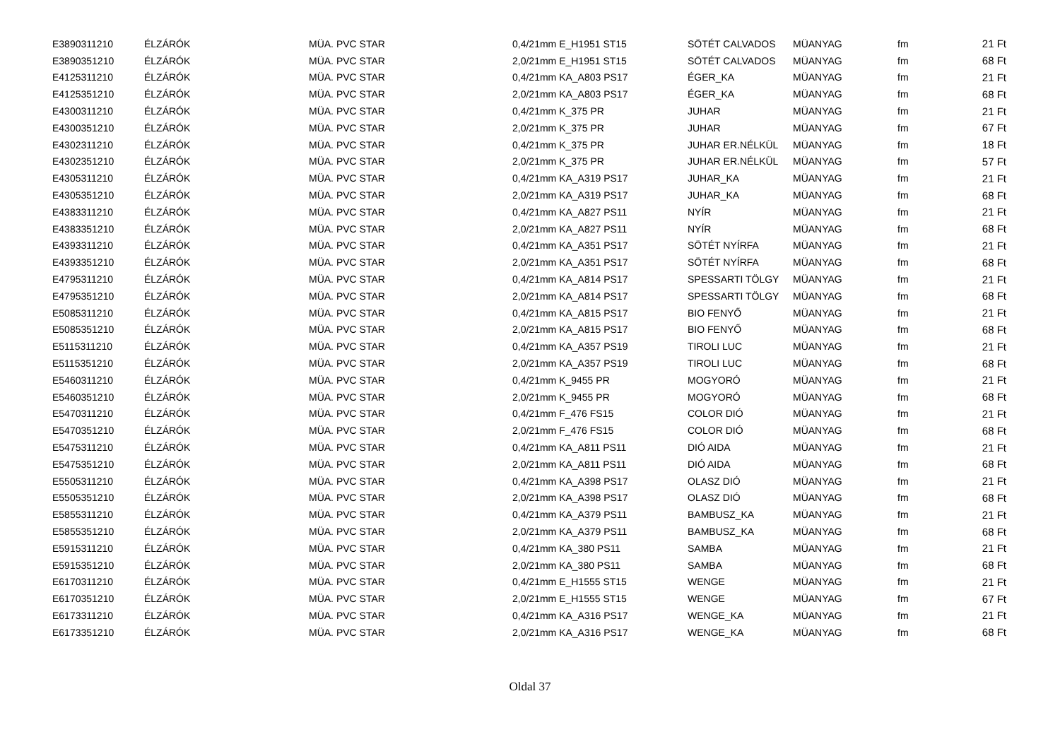| E3890311210 | ÉLZÁRÓK | MÜA. PVC STAR | 0,4/21mm E_H1951 ST15 | SÖTÉT CALVADOS | MÜANYAG | fm | 21 Ft |
| E3890351210 | ÉLZÁRÓK | MÜA. PVC STAR | 2,0/21mm E_H1951 ST15 | SÖTÉT CALVADOS | MÜANYAG | fm | 68 Ft |
| E4125311210 | ÉLZÁRÓK | MÜA. PVC STAR | 0,4/21mm KA_A803 PS17 | ÉGER_KA | MÜANYAG | fm | 21 Ft |
| E4125351210 | ÉLZÁRÓK | MÜA. PVC STAR | 2,0/21mm KA_A803 PS17 | ÉGER_KA | MÜANYAG | fm | 68 Ft |
| E4300311210 | ÉLZÁRÓK | MÜA. PVC STAR | 0,4/21mm K_375 PR | JUHAR | MÜANYAG | fm | 21 Ft |
| E4300351210 | ÉLZÁRÓK | MÜA. PVC STAR | 2,0/21mm K_375 PR | JUHAR | MÜANYAG | fm | 67 Ft |
| E4302311210 | ÉLZÁRÓK | MÜA. PVC STAR | 0,4/21mm K_375 PR | JUHAR ER.NÉLKÜL | MÜANYAG | fm | 18 Ft |
| E4302351210 | ÉLZÁRÓK | MÜA. PVC STAR | 2,0/21mm K_375 PR | JUHAR ER.NÉLKÜL | MÜANYAG | fm | 57 Ft |
| E4305311210 | ÉLZÁRÓK | MÜA. PVC STAR | 0,4/21mm KA_A319 PS17 | JUHAR_KA | MÜANYAG | fm | 21 Ft |
| E4305351210 | ÉLZÁRÓK | MÜA. PVC STAR | 2,0/21mm KA_A319 PS17 | JUHAR_KA | MÜANYAG | fm | 68 Ft |
| E4383311210 | ÉLZÁRÓK | MÜA. PVC STAR | 0,4/21mm KA_A827 PS11 | NYÍR | MÜANYAG | fm | 21 Ft |
| E4383351210 | ÉLZÁRÓK | MÜA. PVC STAR | 2,0/21mm KA_A827 PS11 | NYÍR | MÜANYAG | fm | 68 Ft |
| E4393311210 | ÉLZÁRÓK | MÜA. PVC STAR | 0,4/21mm KA_A351 PS17 | SÖTÉT NYÍRFA | MÜANYAG | fm | 21 Ft |
| E4393351210 | ÉLZÁRÓK | MÜA. PVC STAR | 2,0/21mm KA_A351 PS17 | SÖTÉT NYÍRFA | MÜANYAG | fm | 68 Ft |
| E4795311210 | ÉLZÁRÓK | MÜA. PVC STAR | 0,4/21mm KA_A814 PS17 | SPESSARTI TÖLGY | MÜANYAG | fm | 21 Ft |
| E4795351210 | ÉLZÁRÓK | MÜA. PVC STAR | 2,0/21mm KA_A814 PS17 | SPESSARTI TÖLGY | MÜANYAG | fm | 68 Ft |
| E5085311210 | ÉLZÁRÓK | MÜA. PVC STAR | 0,4/21mm KA_A815 PS17 | BIO FENYŐ | MÜANYAG | fm | 21 Ft |
| E5085351210 | ÉLZÁRÓK | MÜA. PVC STAR | 2,0/21mm KA_A815 PS17 | BIO FENYŐ | MÜANYAG | fm | 68 Ft |
| E5115311210 | ÉLZÁRÓK | MÜA. PVC STAR | 0,4/21mm KA_A357 PS19 | TIROLI LUC | MÜANYAG | fm | 21 Ft |
| E5115351210 | ÉLZÁRÓK | MÜA. PVC STAR | 2,0/21mm KA_A357 PS19 | TIROLI LUC | MÜANYAG | fm | 68 Ft |
| E5460311210 | ÉLZÁRÓK | MÜA. PVC STAR | 0,4/21mm K_9455 PR | MOGYORÓ | MÜANYAG | fm | 21 Ft |
| E5460351210 | ÉLZÁRÓK | MÜA. PVC STAR | 2,0/21mm K_9455 PR | MOGYORÓ | MÜANYAG | fm | 68 Ft |
| E5470311210 | ÉLZÁRÓK | MÜA. PVC STAR | 0,4/21mm F_476 FS15 | COLOR DIÓ | MÜANYAG | fm | 21 Ft |
| E5470351210 | ÉLZÁRÓK | MÜA. PVC STAR | 2,0/21mm F_476 FS15 | COLOR DIÓ | MÜANYAG | fm | 68 Ft |
| E5475311210 | ÉLZÁRÓK | MÜA. PVC STAR | 0,4/21mm KA_A811 PS11 | DIÓ AIDA | MÜANYAG | fm | 21 Ft |
| E5475351210 | ÉLZÁRÓK | MÜA. PVC STAR | 2,0/21mm KA_A811 PS11 | DIÓ AIDA | MÜANYAG | fm | 68 Ft |
| E5505311210 | ÉLZÁRÓK | MÜA. PVC STAR | 0,4/21mm KA_A398 PS17 | OLASZ DIÓ | MÜANYAG | fm | 21 Ft |
| E5505351210 | ÉLZÁRÓK | MÜA. PVC STAR | 2,0/21mm KA_A398 PS17 | OLASZ DIÓ | MÜANYAG | fm | 68 Ft |
| E5855311210 | ÉLZÁRÓK | MÜA. PVC STAR | 0,4/21mm KA_A379 PS11 | BAMBUSZ_KA | MÜANYAG | fm | 21 Ft |
| E5855351210 | ÉLZÁRÓK | MÜA. PVC STAR | 2,0/21mm KA_A379 PS11 | BAMBUSZ_KA | MÜANYAG | fm | 68 Ft |
| E5915311210 | ÉLZÁRÓK | MÜA. PVC STAR | 0,4/21mm KA_380 PS11 | SAMBA | MÜANYAG | fm | 21 Ft |
| E5915351210 | ÉLZÁRÓK | MÜA. PVC STAR | 2,0/21mm KA_380 PS11 | SAMBA | MÜANYAG | fm | 68 Ft |
| E6170311210 | ÉLZÁRÓK | MÜA. PVC STAR | 0,4/21mm E_H1555 ST15 | WENGE | MÜANYAG | fm | 21 Ft |
| E6170351210 | ÉLZÁRÓK | MÜA. PVC STAR | 2,0/21mm E_H1555 ST15 | WENGE | MÜANYAG | fm | 67 Ft |
| E6173311210 | ÉLZÁRÓK | MÜA. PVC STAR | 0,4/21mm KA_A316 PS17 | WENGE_KA | MÜANYAG | fm | 21 Ft |
| E6173351210 | ÉLZÁRÓK | MÜA. PVC STAR | 2,0/21mm KA_A316 PS17 | WENGE_KA | MÜANYAG | fm | 68 Ft |
Oldal 37